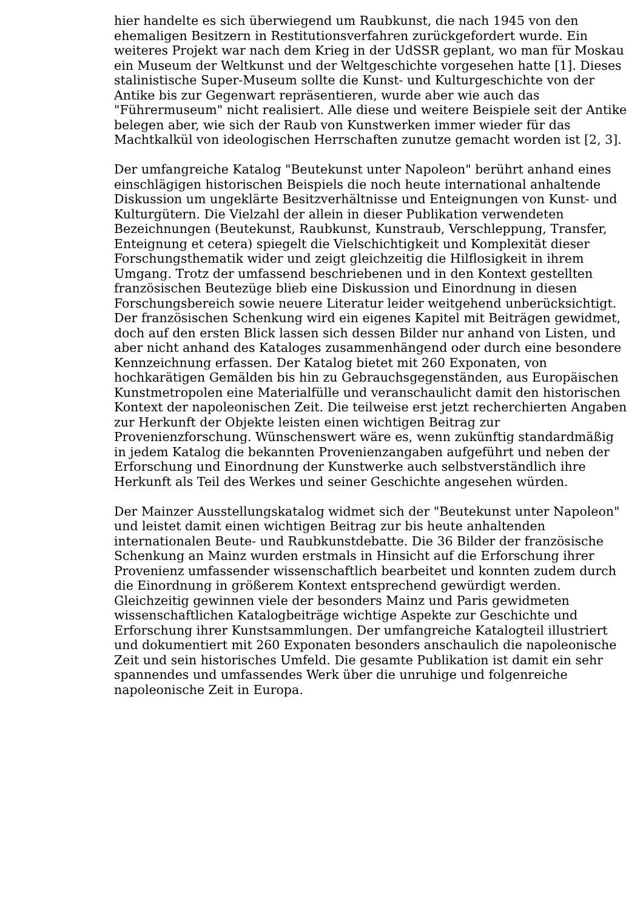hier handelte es sich überwiegend um Raubkunst, die nach 1945 von den ehemaligen Besitzern in Restitutionsverfahren zurückgefordert wurde. Ein weiteres Projekt war nach dem Krieg in der UdSSR geplant, wo man für Moskau ein Museum der Weltkunst und der Weltgeschichte vorgesehen hatte [1]. Dieses stalinistische Super-Museum sollte die Kunst- und Kulturgeschichte von der Antike bis zur Gegenwart repräsentieren, wurde aber wie auch das "Führermuseum" nicht realisiert. Alle diese und weitere Beispiele seit der Antike belegen aber, wie sich der Raub von Kunstwerken immer wieder für das Machtkalkül von ideologischen Herrschaften zunutze gemacht worden ist [2, 3].
Der umfangreiche Katalog "Beutekunst unter Napoleon" berührt anhand eines einschlägigen historischen Beispiels die noch heute international anhaltende Diskussion um ungeklärte Besitzverhältnisse und Enteignungen von Kunst- und Kulturgütern. Die Vielzahl der allein in dieser Publikation verwendeten Bezeichnungen (Beutekunst, Raubkunst, Kunstraub, Verschleppung, Transfer, Enteignung et cetera) spiegelt die Vielschichtigkeit und Komplexität dieser Forschungsthematik wider und zeigt gleichzeitig die Hilflosigkeit in ihrem Umgang. Trotz der umfassend beschriebenen und in den Kontext gestellten französischen Beutezüge blieb eine Diskussion und Einordnung in diesen Forschungsbereich sowie neuere Literatur leider weitgehend unberücksichtigt. Der französischen Schenkung wird ein eigenes Kapitel mit Beiträgen gewidmet, doch auf den ersten Blick lassen sich dessen Bilder nur anhand von Listen, und aber nicht anhand des Kataloges zusammenhängend oder durch eine besondere Kennzeichnung erfassen. Der Katalog bietet mit 260 Exponaten, von hochkarätigen Gemälden bis hin zu Gebrauchsgegenständen, aus Europäischen Kunstmetropolen eine Materialfülle und veranschaulicht damit den historischen Kontext der napoleonischen Zeit. Die teilweise erst jetzt recherchierten Angaben zur Herkunft der Objekte leisten einen wichtigen Beitrag zur Provenienzforschung. Wünschenswert wäre es, wenn zukünftig standardmäßig in jedem Katalog die bekannten Provenienzangaben aufgeführt und neben der Erforschung und Einordnung der Kunstwerke auch selbstverständlich ihre Herkunft als Teil des Werkes und seiner Geschichte angesehen würden.
Der Mainzer Ausstellungskatalog widmet sich der "Beutekunst unter Napoleon" und leistet damit einen wichtigen Beitrag zur bis heute anhaltenden internationalen Beute- und Raubkunstdebatte. Die 36 Bilder der französische Schenkung an Mainz wurden erstmals in Hinsicht auf die Erforschung ihrer Provenienz umfassender wissenschaftlich bearbeitet und konnten zudem durch die Einordnung in größerem Kontext entsprechend gewürdigt werden. Gleichzeitig gewinnen viele der besonders Mainz und Paris gewidmeten wissenschaftlichen Katalogbeiträge wichtige Aspekte zur Geschichte und Erforschung ihrer Kunstsammlungen. Der umfangreiche Katalogteil illustriert und dokumentiert mit 260 Exponaten besonders anschaulich die napoleonische Zeit und sein historisches Umfeld. Die gesamte Publikation ist damit ein sehr spannendes und umfassendes Werk über die unruhige und folgenreiche napoleonische Zeit in Europa.